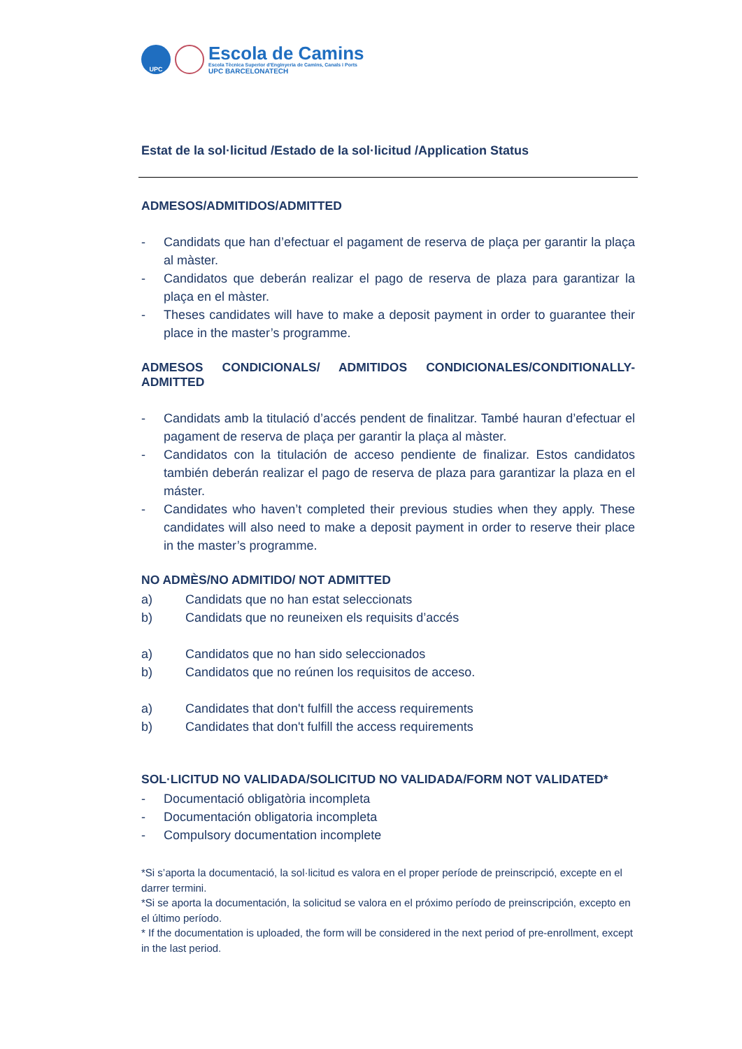UPC
Escola de Camins
Escola Tècnica Superior d'Enginyeria de Camins, Canals i Ports
UPC BARCELONATECH
Estat de la sol·licitud /Estado de la sol·licitud /Application Status
ADMESOS/ADMITIDOS/ADMITTED
- Candidats que han d’efectuar el pagament de reserva de plaça per garantir la plaça al màster.
- Candidatos que deberán realizar el pago de reserva de plaza para garantizar la plaça en el màster.
- Theses candidates will have to make a deposit payment in order to guarantee their place in the master’s programme.
ADMESOS CONDICIONALS/ ADMITIDOS CONDICIONALES/CONDITIONALLY-ADMITTED
- Candidats amb la titulació d’accés pendent de finalitzar. També hauran d’efectuar el pagament de reserva de plaça per garantir la plaça al màster.
- Candidatos con la titulación de acceso pendiente de finalizar. Estos candidatos también deberán realizar el pago de reserva de plaza para garantizar la plaza en el máster.
- Candidates who haven’t completed their previous studies when they apply. These candidates will also need to make a deposit payment in order to reserve their place in the master’s programme.
NO ADMÈS/NO ADMITIDO/ NOT ADMITTED
a) Candidats que no han estat seleccionats
b) Candidats que no reuneixen els requisits d’accés
a) Candidatos que no han sido seleccionados
b) Candidatos que no reúnen los requisitos de acceso.
a) Candidates that don't fulfill the access requirements
b) Candidates that don't fulfill the access requirements
SOL·LICITUD NO VALIDADA/SOLICITUD NO VALIDADA/FORM NOT VALIDATED*
- Documentació obligatòria incompleta
- Documentación obligatoria incompleta
- Compulsory documentation incomplete
*Si s’aporta la documentació, la sol·licitud es valora en el proper període de preinscripció, excepte en el darrer termini.
*Si se aporta la documentación, la solicitud se valora en el próximo período de preinscripción, excepto en el último período.
* If the documentation is uploaded, the form will be considered in the next period of pre-enrollment, except in the last period.